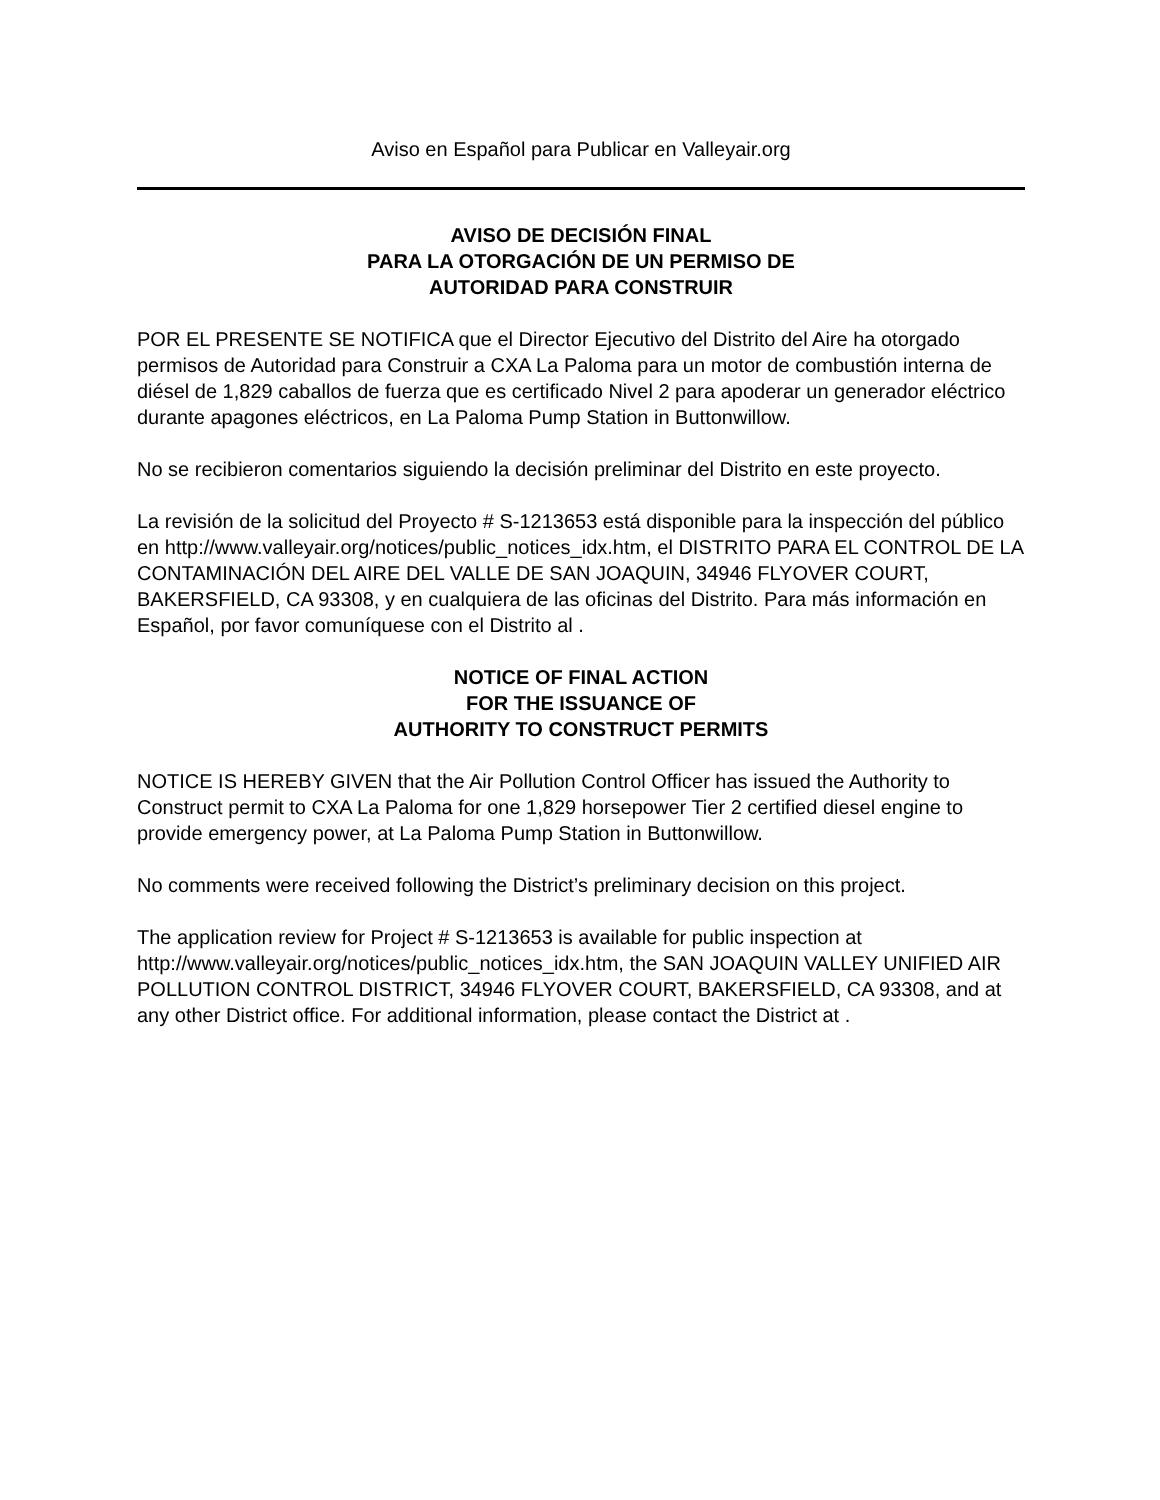Aviso en Español para Publicar en Valleyair.org
AVISO DE DECISIÓN FINAL
PARA LA OTORGACIÓN DE UN PERMISO DE
AUTORIDAD PARA CONSTRUIR
POR EL PRESENTE SE NOTIFICA que el Director Ejecutivo del Distrito del Aire ha otorgado permisos de Autoridad para Construir a CXA La Paloma para un motor de combustión interna de diésel de 1,829 caballos de fuerza que es certificado Nivel 2 para apoderar un generador eléctrico durante apagones eléctricos, en La Paloma Pump Station in Buttonwillow.
No se recibieron comentarios siguiendo la decisión preliminar del Distrito en este proyecto.
La revisión de la solicitud del Proyecto # S-1213653 está disponible para la inspección del público en http://www.valleyair.org/notices/public_notices_idx.htm, el DISTRITO PARA EL CONTROL DE LA CONTAMINACIÓN DEL AIRE DEL VALLE DE SAN JOAQUIN, 34946 FLYOVER COURT, BAKERSFIELD, CA 93308, y en cualquiera de las oficinas del Distrito. Para más información en Español, por favor comuníquese con el Distrito al .
NOTICE OF FINAL ACTION
FOR THE ISSUANCE OF
AUTHORITY TO CONSTRUCT PERMITS
NOTICE IS HEREBY GIVEN that the Air Pollution Control Officer has issued the Authority to Construct permit to CXA La Paloma for one 1,829 horsepower Tier 2 certified diesel engine to provide emergency power, at La Paloma Pump Station in Buttonwillow.
No comments were received following the District’s preliminary decision on this project.
The application review for Project # S-1213653 is available for public inspection at http://www.valleyair.org/notices/public_notices_idx.htm, the SAN JOAQUIN VALLEY UNIFIED AIR POLLUTION CONTROL DISTRICT, 34946 FLYOVER COURT, BAKERSFIELD, CA 93308, and at any other District office. For additional information, please contact the District at .